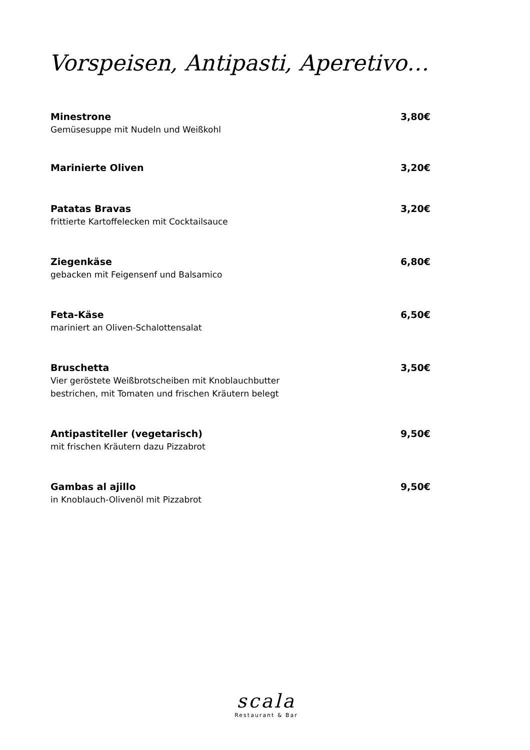Vorspeisen, Antipasti, Aperetivo…
Minestrone 3,80€
Gemüsesuppe mit Nudeln und Weißkohl
Marinierte Oliven 3,20€
Patatas Bravas 3,20€
frittierte Kartoffelecken mit Cocktailsauce
Ziegenkäse 6,80€
gebacken mit Feigensenf und Balsamico
Feta-Käse 6,50€
mariniert an Oliven-Schalottensalat
Bruschetta 3,50€
Vier geröstete Weißbrotscheiben mit Knoblauchbutter
bestrichen, mit Tomaten und frischen Kräutern belegt
Antipastiteller (vegetarisch) 9,50€
mit frischen Kräutern dazu Pizzabrot
Gambas al ajillo 9,50€
in Knoblauch-Olivenöl mit Pizzabrot
scala
Restaurant & Bar